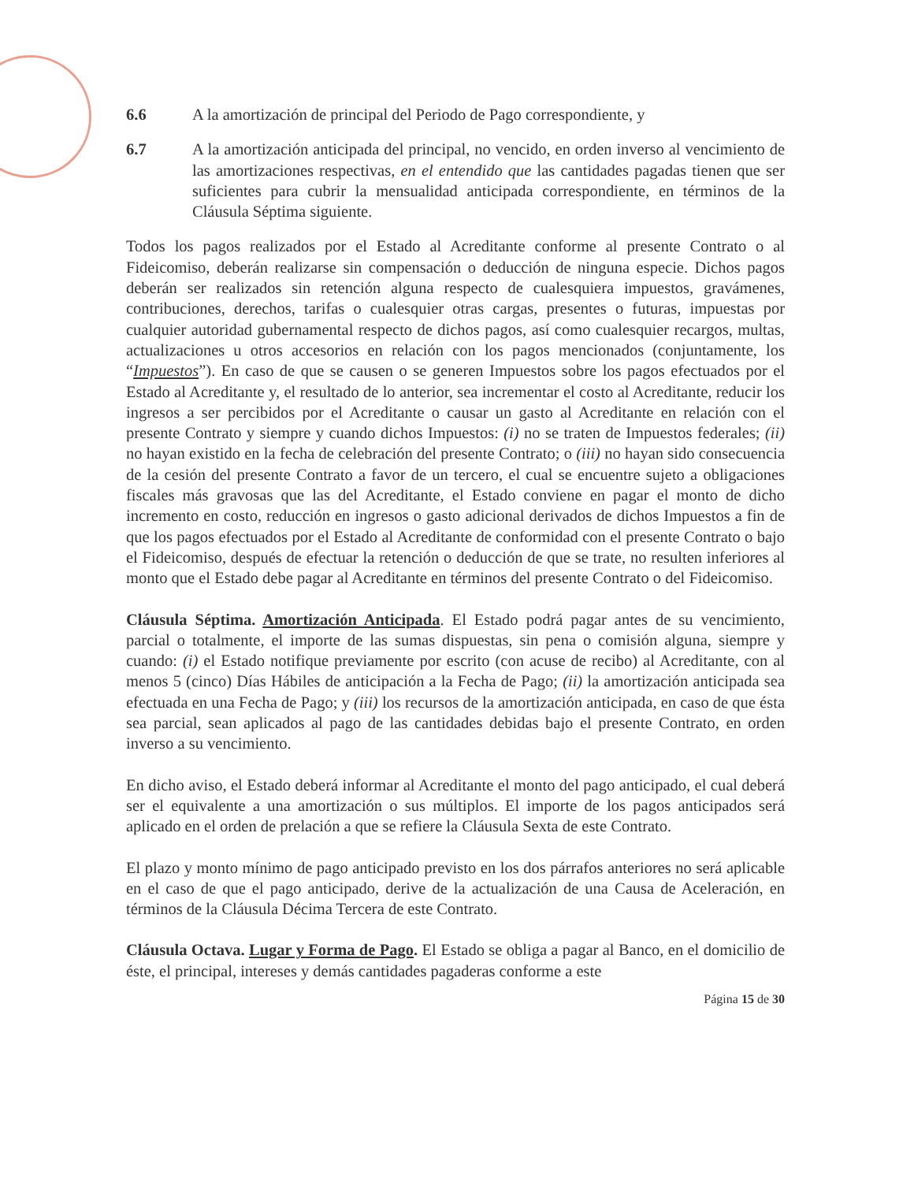6.6 A la amortización de principal del Periodo de Pago correspondiente, y
6.7 A la amortización anticipada del principal, no vencido, en orden inverso al vencimiento de las amortizaciones respectivas, en el entendido que las cantidades pagadas tienen que ser suficientes para cubrir la mensualidad anticipada correspondiente, en términos de la Cláusula Séptima siguiente.
Todos los pagos realizados por el Estado al Acreditante conforme al presente Contrato o al Fideicomiso, deberán realizarse sin compensación o deducción de ninguna especie. Dichos pagos deberán ser realizados sin retención alguna respecto de cualesquiera impuestos, gravámenes, contribuciones, derechos, tarifas o cualesquier otras cargas, presentes o futuras, impuestas por cualquier autoridad gubernamental respecto de dichos pagos, así como cualesquier recargos, multas, actualizaciones u otros accesorios en relación con los pagos mencionados (conjuntamente, los “Impuestos”). En caso de que se causen o se generen Impuestos sobre los pagos efectuados por el Estado al Acreditante y, el resultado de lo anterior, sea incrementar el costo al Acreditante, reducir los ingresos a ser percibidos por el Acreditante o causar un gasto al Acreditante en relación con el presente Contrato y siempre y cuando dichos Impuestos: (i) no se traten de Impuestos federales; (ii) no hayan existido en la fecha de celebración del presente Contrato; o (iii) no hayan sido consecuencia de la cesión del presente Contrato a favor de un tercero, el cual se encuentre sujeto a obligaciones fiscales más gravosas que las del Acreditante, el Estado conviene en pagar el monto de dicho incremento en costo, reducción en ingresos o gasto adicional derivados de dichos Impuestos a fin de que los pagos efectuados por el Estado al Acreditante de conformidad con el presente Contrato o bajo el Fideicomiso, después de efectuar la retención o deducción de que se trate, no resulten inferiores al monto que el Estado debe pagar al Acreditante en términos del presente Contrato o del Fideicomiso.
Cláusula Séptima. Amortización Anticipada. El Estado podrá pagar antes de su vencimiento, parcial o totalmente, el importe de las sumas dispuestas, sin pena o comisión alguna, siempre y cuando: (i) el Estado notifique previamente por escrito (con acuse de recibo) al Acreditante, con al menos 5 (cinco) Días Hábiles de anticipación a la Fecha de Pago; (ii) la amortización anticipada sea efectuada en una Fecha de Pago; y (iii) los recursos de la amortización anticipada, en caso de que ésta sea parcial, sean aplicados al pago de las cantidades debidas bajo el presente Contrato, en orden inverso a su vencimiento.
En dicho aviso, el Estado deberá informar al Acreditante el monto del pago anticipado, el cual deberá ser el equivalente a una amortización o sus múltiplos. El importe de los pagos anticipados será aplicado en el orden de prelación a que se refiere la Cláusula Sexta de este Contrato.
El plazo y monto mínimo de pago anticipado previsto en los dos párrafos anteriores no será aplicable en el caso de que el pago anticipado, derive de la actualización de una Causa de Aceleración, en términos de la Cláusula Décima Tercera de este Contrato.
Cláusula Octava. Lugar y Forma de Pago. El Estado se obliga a pagar al Banco, en el domicilio de éste, el principal, intereses y demás cantidades pagaderas conforme a este
Página 15 de 30